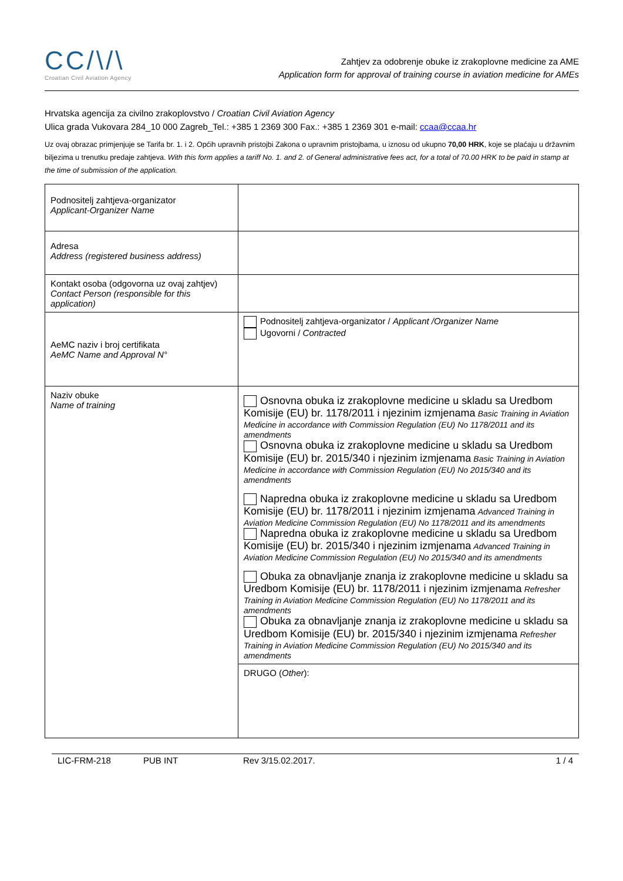CC/\/\
Croatian Civil Aviation Agency
Zahtjev za odobrenje obuke iz zrakoplovne medicine za AME
Application form for approval of training course in aviation medicine for AMEs
Hrvatska agencija za civilno zrakoplovstvo / Croatian Civil Aviation Agency
Ulica grada Vukovara 284_10 000 Zagreb_Tel.: +385 1 2369 300 Fax.: +385 1 2369 301 e-mail: ccaa@ccaa.hr
Uz ovaj obrazac primjenjuje se Tarifa br. 1. i 2. Općih upravnih pristojbi Zakona o upravnim pristojbama, u iznosu od ukupno 70,00 HRK, koje se plaćaju u državnim biljezima u trenutku predaje zahtjeva. With this form applies a tariff No. 1. and 2. of General administrative fees act, for a total of 70.00 HRK to be paid in stamp at the time of submission of the application.
| Podnositelj zahtjeva-organizator Applicant-Organizer Name | |
| Adresa Address (registered business address) | |
| Kontakt osoba (odgovorna uz ovaj zahtjev) Contact Person (responsible for this application) | |
| AeMC naziv i broj certifikata AeMC Name and Approval N° | Podnositelj zahtjeva-organizator / Applicant /Organizer Name Ugovorni / Contracted |
| Naziv obuke Name of training | Osnovna obuka iz zrakoplovne medicine u skladu sa Uredbom Komisije (EU) br. 1178/2011 i njezinim izmjenama Basic Training in Aviation Medicine in accordance with Commission Regulation (EU) No 1178/2011 and its amendments Osnovna obuka iz zrakoplovne medicine u skladu sa Uredbom Komisije (EU) br. 2015/340 i njezinim izmjenama Basic Training in Aviation Medicine in accordance with Commission Regulation (EU) No 2015/340 and its amendments Napredna obuka iz zrakoplovne medicine u skladu sa Uredbom Komisije (EU) br. 1178/2011 i njezinim izmjenama Advanced Training in Aviation Medicine Commission Regulation (EU) No 1178/2011 and its amendments Napredna obuka iz zrakoplovne medicine u skladu sa Uredbom Komisije (EU) br. 2015/340 i njezinim izmjenama Advanced Training in Aviation Medicine Commission Regulation (EU) No 2015/340 and its amendments Obuka za obnavljanje znanja iz zrakoplovne medicine u skladu sa Uredbom Komisije (EU) br. 1178/2011 i njezinim izmjenama Refresher Training in Aviation Medicine Commission Regulation (EU) No 1178/2011 and its amendments Obuka za obnavljanje znanja iz zrakoplovne medicine u skladu sa Uredbom Komisije (EU) br. 2015/340 i njezinim izmjenama Refresher Training in Aviation Medicine Commission Regulation (EU) No 2015/340 and its amendments |
| | DRUGO ( Other ): |
LIC-FRM-218 PUB INT Rev 3/15.02.2017. 1 / 4